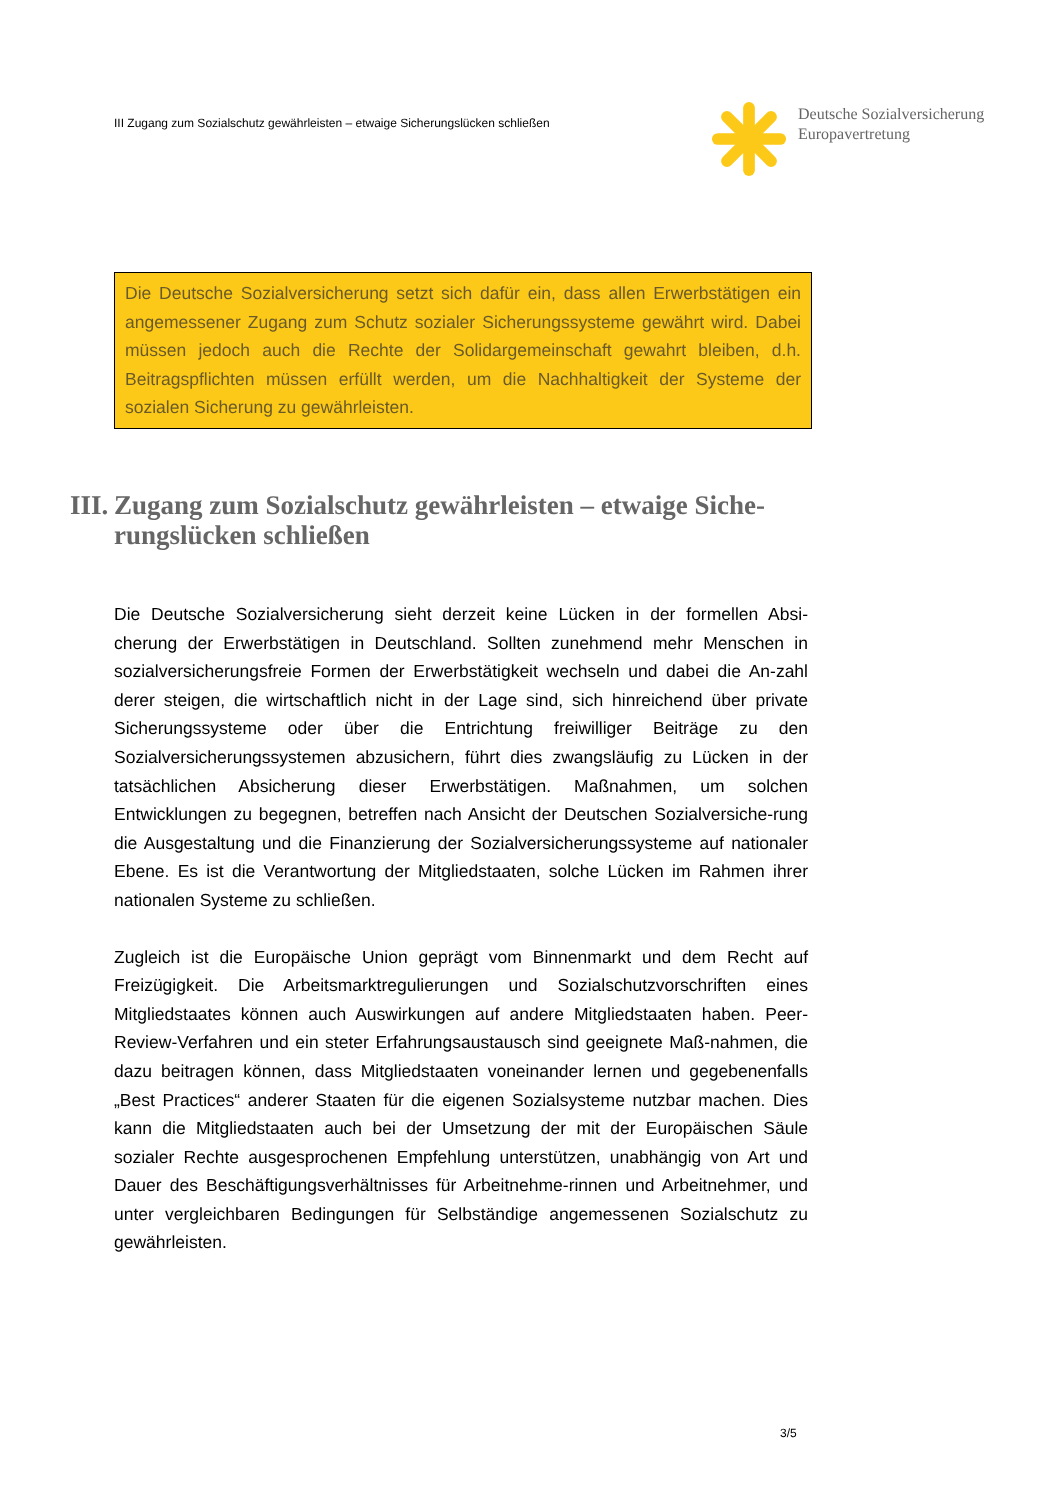III Zugang zum Sozialschutz gewährleisten – etwaige Sicherungslücken schließen
Deutsche Sozialversicherung
Europavertretung
Die Deutsche Sozialversicherung setzt sich dafür ein, dass allen Erwerbstätigen ein angemessener Zugang zum Schutz sozialer Sicherungssysteme gewährt wird. Dabei müssen jedoch auch die Rechte der Solidargemeinschaft gewahrt bleiben, d.h. Beitragspflichten müssen erfüllt werden, um die Nachhaltigkeit der Systeme der sozialen Sicherung zu gewährleisten.
III. Zugang zum Sozialschutz gewährleisten – etwaige Siche-rungslücken schließen
Die Deutsche Sozialversicherung sieht derzeit keine Lücken in der formellen Absi-cherung der Erwerbstätigen in Deutschland. Sollten zunehmend mehr Menschen in sozialversicherungsfreie Formen der Erwerbstätigkeit wechseln und dabei die An-zahl derer steigen, die wirtschaftlich nicht in der Lage sind, sich hinreichend über private Sicherungssysteme oder über die Entrichtung freiwilliger Beiträge zu den Sozialversicherungssystemen abzusichern, führt dies zwangsläufig zu Lücken in der tatsächlichen Absicherung dieser Erwerbstätigen. Maßnahmen, um solchen Entwicklungen zu begegnen, betreffen nach Ansicht der Deutschen Sozialversiche-rung die Ausgestaltung und die Finanzierung der Sozialversicherungssysteme auf nationaler Ebene. Es ist die Verantwortung der Mitgliedstaaten, solche Lücken im Rahmen ihrer nationalen Systeme zu schließen.
Zugleich ist die Europäische Union geprägt vom Binnenmarkt und dem Recht auf Freizügigkeit. Die Arbeitsmarktregulierungen und Sozialschutzvorschriften eines Mitgliedstaates können auch Auswirkungen auf andere Mitgliedstaaten haben. Peer-Review-Verfahren und ein steter Erfahrungsaustausch sind geeignete Maß-nahmen, die dazu beitragen können, dass Mitgliedstaaten voneinander lernen und gegebenenfalls „Best Practices“ anderer Staaten für die eigenen Sozialsysteme nutzbar machen. Dies kann die Mitgliedstaaten auch bei der Umsetzung der mit der Europäischen Säule sozialer Rechte ausgesprochenen Empfehlung unterstützen, unabhängig von Art und Dauer des Beschäftigungsverhältnisses für Arbeitnehme-rinnen und Arbeitnehmer, und unter vergleichbaren Bedingungen für Selbständige angemessenen Sozialschutz zu gewährleisten.
3/5